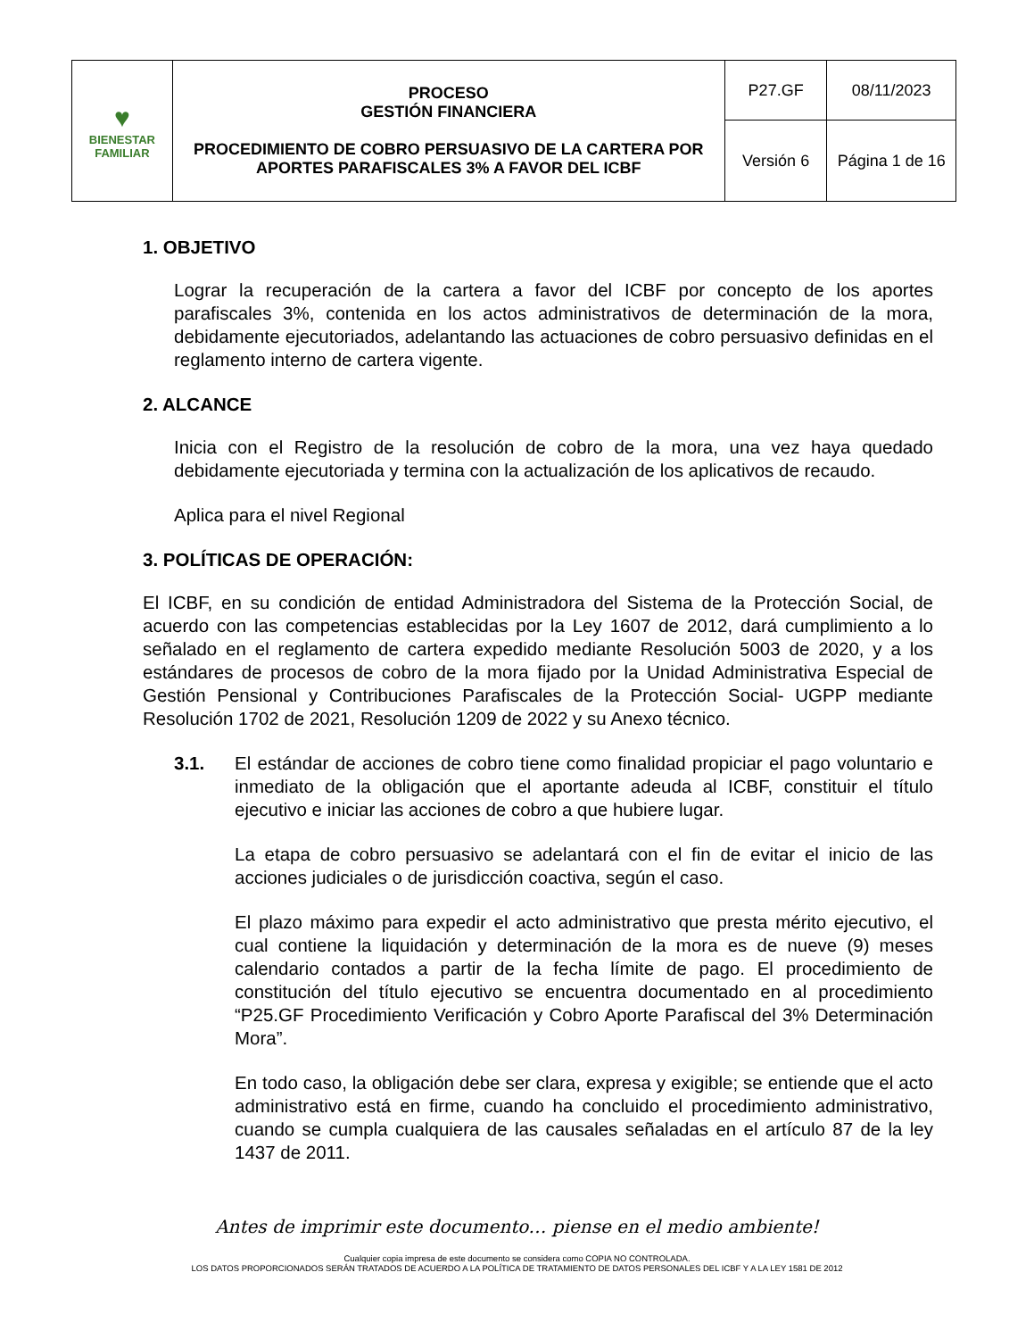| ♥ BIENESTAR FAMILIAR | PROCESO GESTIÓN FINANCIERA PROCEDIMIENTO DE COBRO PERSUASIVO DE LA CARTERA POR APORTES PARAFISCALES 3% A FAVOR DEL ICBF | P27.GF | 08/11/2023 |
| | | Versión 6 | Página 1 de 16 |
1. OBJETIVO
Lograr la recuperación de la cartera a favor del ICBF por concepto de los aportes parafiscales 3%, contenida en los actos administrativos de determinación de la mora, debidamente ejecutoriados, adelantando las actuaciones de cobro persuasivo definidas en el reglamento interno de cartera vigente.
2. ALCANCE
Inicia con el Registro de la resolución de cobro de la mora, una vez haya quedado debidamente ejecutoriada y termina con la actualización de los aplicativos de recaudo.
Aplica para el nivel Regional
3. POLÍTICAS DE OPERACIÓN:
El ICBF, en su condición de entidad Administradora del Sistema de la Protección Social, de acuerdo con las competencias establecidas por la Ley 1607 de 2012, dará cumplimiento a lo señalado en el reglamento de cartera expedido mediante Resolución 5003 de 2020, y a los estándares de procesos de cobro de la mora fijado por la Unidad Administrativa Especial de Gestión Pensional y Contribuciones Parafiscales de la Protección Social- UGPP mediante Resolución 1702 de 2021, Resolución 1209 de 2022 y su Anexo técnico.
3.1. El estándar de acciones de cobro tiene como finalidad propiciar el pago voluntario e inmediato de la obligación que el aportante adeuda al ICBF, constituir el título ejecutivo e iniciar las acciones de cobro a que hubiere lugar.
La etapa de cobro persuasivo se adelantará con el fin de evitar el inicio de las acciones judiciales o de jurisdicción coactiva, según el caso.
El plazo máximo para expedir el acto administrativo que presta mérito ejecutivo, el cual contiene la liquidación y determinación de la mora es de nueve (9) meses calendario contados a partir de la fecha límite de pago. El procedimiento de constitución del título ejecutivo se encuentra documentado en al procedimiento “P25.GF Procedimiento Verificación y Cobro Aporte Parafiscal del 3% Determinación Mora”.
En todo caso, la obligación debe ser clara, expresa y exigible; se entiende que el acto administrativo está en firme, cuando ha concluido el procedimiento administrativo, cuando se cumpla cualquiera de las causales señaladas en el artículo 87 de la ley 1437 de 2011.
Antes de imprimir este documento… piense en el medio ambiente!
Cualquier copia impresa de este documento se considera como COPIA NO CONTROLADA.
LOS DATOS PROPORCIONADOS SERÁN TRATADOS DE ACUERDO A LA POLÍTICA DE TRATAMIENTO DE DATOS PERSONALES DEL ICBF Y A LA LEY 1581 DE 2012